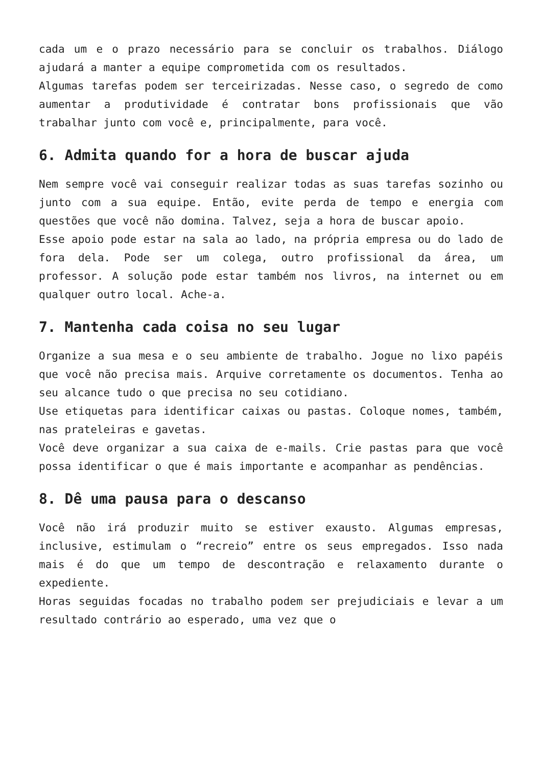cada um e o prazo necessário para se concluir os trabalhos. Diálogo ajudará a manter a equipe comprometida com os resultados.
Algumas tarefas podem ser terceirizadas. Nesse caso, o segredo de como aumentar a produtividade é contratar bons profissionais que vão trabalhar junto com você e, principalmente, para você.
6. Admita quando for a hora de buscar ajuda
Nem sempre você vai conseguir realizar todas as suas tarefas sozinho ou junto com a sua equipe. Então, evite perda de tempo e energia com questões que você não domina. Talvez, seja a hora de buscar apoio.
Esse apoio pode estar na sala ao lado, na própria empresa ou do lado de fora dela. Pode ser um colega, outro profissional da área, um professor. A solução pode estar também nos livros, na internet ou em qualquer outro local. Ache-a.
7. Mantenha cada coisa no seu lugar
Organize a sua mesa e o seu ambiente de trabalho. Jogue no lixo papéis que você não precisa mais. Arquive corretamente os documentos. Tenha ao seu alcance tudo o que precisa no seu cotidiano.
Use etiquetas para identificar caixas ou pastas. Coloque nomes, também, nas prateleiras e gavetas.
Você deve organizar a sua caixa de e-mails. Crie pastas para que você possa identificar o que é mais importante e acompanhar as pendências.
8. Dê uma pausa para o descanso
Você não irá produzir muito se estiver exausto. Algumas empresas, inclusive, estimulam o “recreio” entre os seus empregados. Isso nada mais é do que um tempo de descontração e relaxamento durante o expediente.
Horas seguidas focadas no trabalho podem ser prejudiciais e levar a um resultado contrário ao esperado, uma vez que o